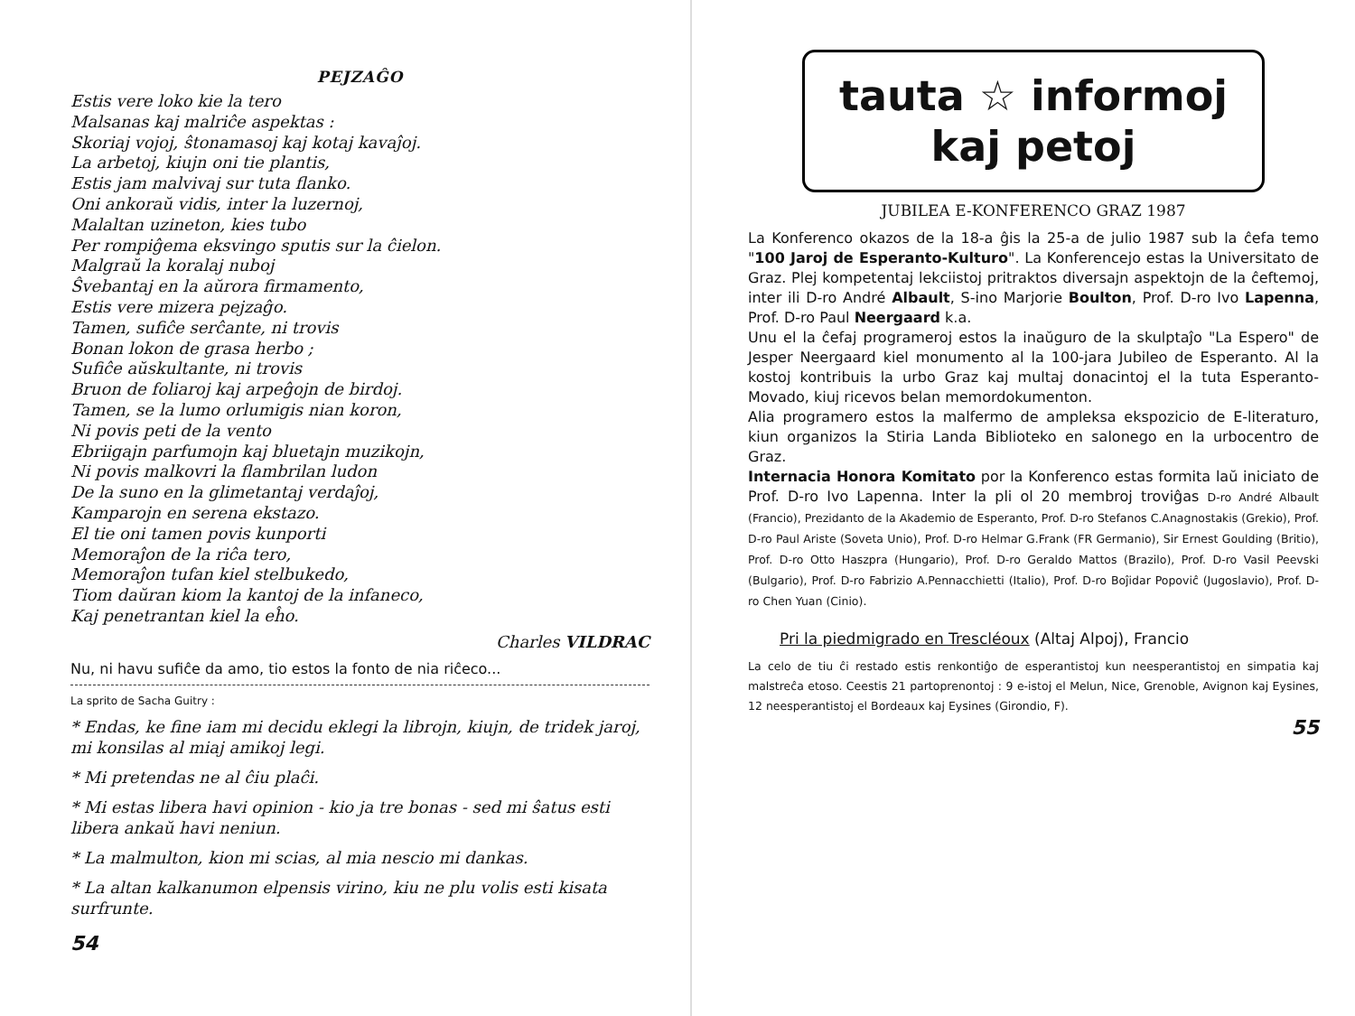PEJZAĜO
Estis vere loko kie la tero
Malsanas kaj malriĉe aspektas :
Skoriaj vojoj, ŝtonamasoj kaj kotaj kavaĵoj.
La arbetoj, kiujn oni tie plantis,
Estis jam malvivaj sur tuta flanko.
Oni ankoraŭ vidis, inter la luzernoj,
Malaltan uzineton, kies tubo
Per rompiĝema eksvingo sputis sur la ĉielon.
Malgraŭ la koralaj nuboj
Ŝvebantaj en la aŭrora firmamento,
Estis vere mizera pejzaĝo.
Tamen, sufiĉe serĉante, ni trovis
Bonan lokon de grasa herbo ;
Sufiĉe aŭskultante, ni trovis
Bruon de foliaroj kaj arpeĝojn de birdoj.
Tamen, se la lumo orlumigis nian koron,
Ni povis peti de la vento
Ebriigajn parfumojn kaj bluetajn muzikojn,
Ni povis malkovri la flambrilan ludon
De la suno en la glimetantaj verdaĵoj,
Kamparojn en serena ekstazo.
El tie oni tamen povis kunporti
Memoraĵon de la riĉa tero,
Memoraĵon tufan kiel stelbukedo,
Tiom daŭran kiom la kantoj de la infaneco,
Kaj penetrantan kiel la eĥo.
Charles VILDRAC
Nu, ni havu sufiĉe da amo, tio estos la fonto de nia riĉeco...
La sprito de Sacha Guitry :
* Endas, ke fine iam mi decidu eklegi la librojn, kiujn, de tridek jaroj, mi konsilas al miaj amikoj legi.
* Mi pretendas ne al ĉiu plaĉi.
* Mi estas libera havi opinion - kio ja tre bonas - sed mi ŝatus esti libera ankaŭ havi neniun.
* La malmulton, kion mi scias, al mia nescio mi dankas.
* La altan kalkanumon elpensis virino, kiu ne plu volis esti kisata surfrunte.
54
tauta ☆ informoj
kaj petoj
JUBILEA E-KONFERENCO GRAZ 1987
La Konferenco okazos de la 18-a ĝis la 25-a de julio 1987 sub la ĉefa temo "100 Jaroj de Esperanto-Kulturo". La Konferencejo estas la Universitato de Graz. Plej kompetentaj lekciistoj pritraktos diversajn aspektojn de la ĉeftemoj, inter ili D-ro André Albault, S-ino Marjorie Boulton, Prof. D-ro Ivo Lapenna, Prof. D-ro Paul Neergaard k.a.
Unu el la ĉefaj programeroj estos la inaŭguro de la skulptaĵo "La Espero" de Jesper Neergaard kiel monumento al la 100-jara Jubileo de Esperanto. Al la kostoj kontribuis la urbo Graz kaj multaj donacintoj el la tuta Esperanto-Movado, kiuj ricevos belan memordokumenton.
Alia programero estos la malfermo de ampleksa ekspozicio de E-literaturo, kiun organizos la Stiria Landa Biblioteko en salonego en la urbocentro de Graz.
Internacia Honora Komitato por la Konferenco estas formita laŭ iniciato de Prof. D-ro Ivo Lapenna. Inter la pli ol 20 membroj troviĝas D-ro André Albault (Francio), Prezidanto de la Akademio de Esperanto, Prof. D-ro Stefanos C.Anagnostakis (Grekio), Prof. D-ro Paul Ariste (Soveta Unio), Prof. D-ro Helmar G.Frank (FR Germanio), Sir Ernest Goulding (Britio), Prof. D-ro Otto Haszpra (Hungario), Prof. D-ro Geraldo Mattos (Brazilo), Prof. D-ro Vasil Peevski (Bulgario), Prof. D-ro Fabrizio A.Pennacchietti (Italio), Prof. D-ro Boĵidar Popoviĉ (Jugoslavio), Prof. D-ro Chen Yuan (Cinio).
Pri la piedmigrado en Trescléoux (Altaj Alpoj), Francio
La celo de tiu ĉi restado estis renkontiĝo de esperantistoj kun neesperantistoj en simpatia kaj malstreĉa etoso. Ceestis 21 partoprenontoj : 9 e-istoj el Melun, Nice, Grenoble, Avignon kaj Eysines, 12 neesperantistoj el Bordeaux kaj Eysines (Girondio, F).
55